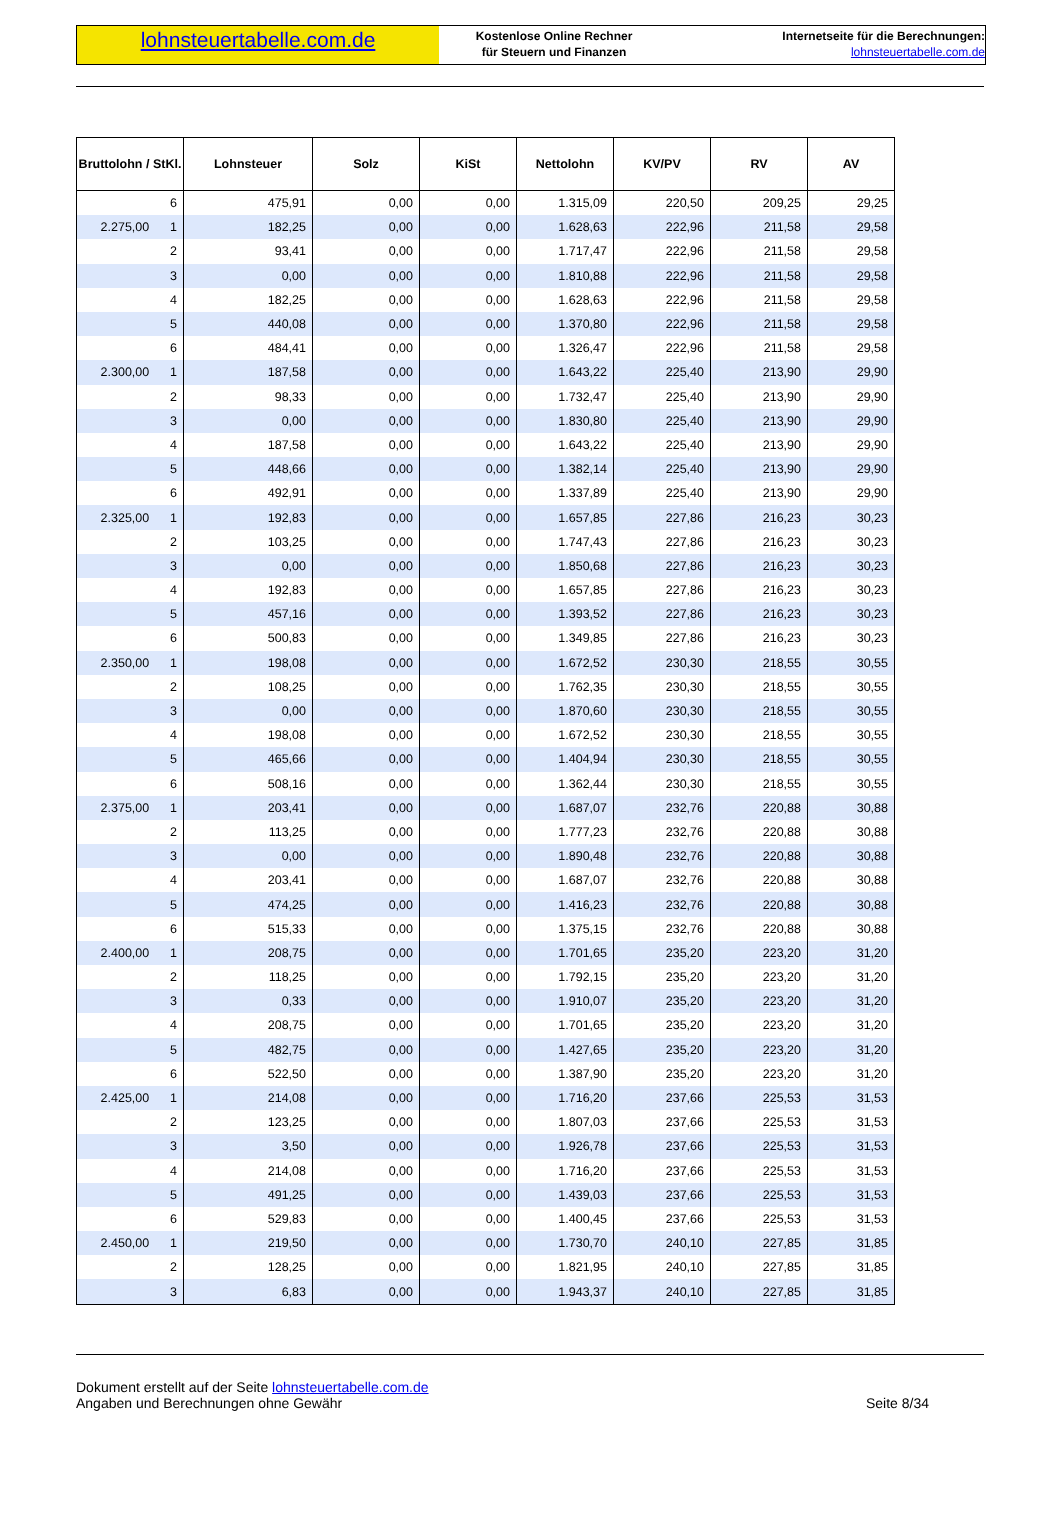lohnsteuertabelle.com.de
Kostenlose Online Rechner
für Steuern und Finanzen
Internetseite für die Berechnungen:
lohnsteuertabelle.com.de
| Bruttolohn / StKl. | Lohnsteuer | Solz | KiSt | Nettolohn | KV/PV | RV | AV |
| --- | --- | --- | --- | --- | --- | --- | --- |
| 6 | 475,91 | 0,00 | 0,00 | 1.315,09 | 220,50 | 209,25 | 29,25 |
| 2.275,00 1 | 182,25 | 0,00 | 0,00 | 1.628,63 | 222,96 | 211,58 | 29,58 |
| 2 | 93,41 | 0,00 | 0,00 | 1.717,47 | 222,96 | 211,58 | 29,58 |
| 3 | 0,00 | 0,00 | 0,00 | 1.810,88 | 222,96 | 211,58 | 29,58 |
| 4 | 182,25 | 0,00 | 0,00 | 1.628,63 | 222,96 | 211,58 | 29,58 |
| 5 | 440,08 | 0,00 | 0,00 | 1.370,80 | 222,96 | 211,58 | 29,58 |
| 6 | 484,41 | 0,00 | 0,00 | 1.326,47 | 222,96 | 211,58 | 29,58 |
| 2.300,00 1 | 187,58 | 0,00 | 0,00 | 1.643,22 | 225,40 | 213,90 | 29,90 |
| 2 | 98,33 | 0,00 | 0,00 | 1.732,47 | 225,40 | 213,90 | 29,90 |
| 3 | 0,00 | 0,00 | 0,00 | 1.830,80 | 225,40 | 213,90 | 29,90 |
| 4 | 187,58 | 0,00 | 0,00 | 1.643,22 | 225,40 | 213,90 | 29,90 |
| 5 | 448,66 | 0,00 | 0,00 | 1.382,14 | 225,40 | 213,90 | 29,90 |
| 6 | 492,91 | 0,00 | 0,00 | 1.337,89 | 225,40 | 213,90 | 29,90 |
| 2.325,00 1 | 192,83 | 0,00 | 0,00 | 1.657,85 | 227,86 | 216,23 | 30,23 |
| 2 | 103,25 | 0,00 | 0,00 | 1.747,43 | 227,86 | 216,23 | 30,23 |
| 3 | 0,00 | 0,00 | 0,00 | 1.850,68 | 227,86 | 216,23 | 30,23 |
| 4 | 192,83 | 0,00 | 0,00 | 1.657,85 | 227,86 | 216,23 | 30,23 |
| 5 | 457,16 | 0,00 | 0,00 | 1.393,52 | 227,86 | 216,23 | 30,23 |
| 6 | 500,83 | 0,00 | 0,00 | 1.349,85 | 227,86 | 216,23 | 30,23 |
| 2.350,00 1 | 198,08 | 0,00 | 0,00 | 1.672,52 | 230,30 | 218,55 | 30,55 |
| 2 | 108,25 | 0,00 | 0,00 | 1.762,35 | 230,30 | 218,55 | 30,55 |
| 3 | 0,00 | 0,00 | 0,00 | 1.870,60 | 230,30 | 218,55 | 30,55 |
| 4 | 198,08 | 0,00 | 0,00 | 1.672,52 | 230,30 | 218,55 | 30,55 |
| 5 | 465,66 | 0,00 | 0,00 | 1.404,94 | 230,30 | 218,55 | 30,55 |
| 6 | 508,16 | 0,00 | 0,00 | 1.362,44 | 230,30 | 218,55 | 30,55 |
| 2.375,00 1 | 203,41 | 0,00 | 0,00 | 1.687,07 | 232,76 | 220,88 | 30,88 |
| 2 | 113,25 | 0,00 | 0,00 | 1.777,23 | 232,76 | 220,88 | 30,88 |
| 3 | 0,00 | 0,00 | 0,00 | 1.890,48 | 232,76 | 220,88 | 30,88 |
| 4 | 203,41 | 0,00 | 0,00 | 1.687,07 | 232,76 | 220,88 | 30,88 |
| 5 | 474,25 | 0,00 | 0,00 | 1.416,23 | 232,76 | 220,88 | 30,88 |
| 6 | 515,33 | 0,00 | 0,00 | 1.375,15 | 232,76 | 220,88 | 30,88 |
| 2.400,00 1 | 208,75 | 0,00 | 0,00 | 1.701,65 | 235,20 | 223,20 | 31,20 |
| 2 | 118,25 | 0,00 | 0,00 | 1.792,15 | 235,20 | 223,20 | 31,20 |
| 3 | 0,33 | 0,00 | 0,00 | 1.910,07 | 235,20 | 223,20 | 31,20 |
| 4 | 208,75 | 0,00 | 0,00 | 1.701,65 | 235,20 | 223,20 | 31,20 |
| 5 | 482,75 | 0,00 | 0,00 | 1.427,65 | 235,20 | 223,20 | 31,20 |
| 6 | 522,50 | 0,00 | 0,00 | 1.387,90 | 235,20 | 223,20 | 31,20 |
| 2.425,00 1 | 214,08 | 0,00 | 0,00 | 1.716,20 | 237,66 | 225,53 | 31,53 |
| 2 | 123,25 | 0,00 | 0,00 | 1.807,03 | 237,66 | 225,53 | 31,53 |
| 3 | 3,50 | 0,00 | 0,00 | 1.926,78 | 237,66 | 225,53 | 31,53 |
| 4 | 214,08 | 0,00 | 0,00 | 1.716,20 | 237,66 | 225,53 | 31,53 |
| 5 | 491,25 | 0,00 | 0,00 | 1.439,03 | 237,66 | 225,53 | 31,53 |
| 6 | 529,83 | 0,00 | 0,00 | 1.400,45 | 237,66 | 225,53 | 31,53 |
| 2.450,00 1 | 219,50 | 0,00 | 0,00 | 1.730,70 | 240,10 | 227,85 | 31,85 |
| 2 | 128,25 | 0,00 | 0,00 | 1.821,95 | 240,10 | 227,85 | 31,85 |
| 3 | 6,83 | 0,00 | 0,00 | 1.943,37 | 240,10 | 227,85 | 31,85 |
Dokument erstellt auf der Seite lohnsteuertabelle.com.de
Angaben und Berechnungen ohne Gewähr
Seite 8/34